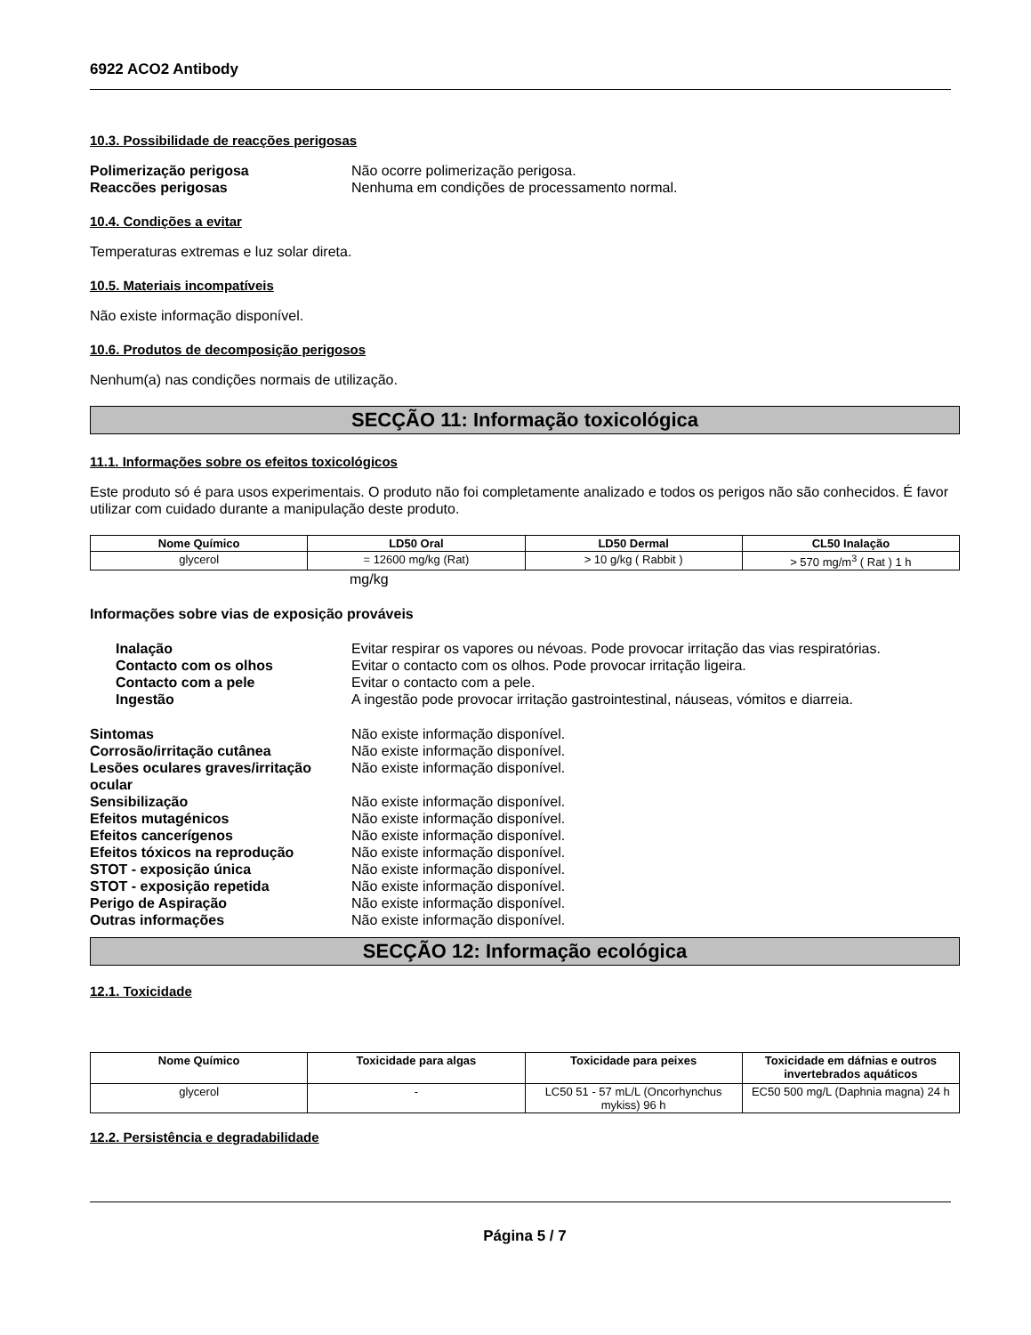6922 ACO2 Antibody
10.3. Possibilidade de reacções perigosas
Polimerização perigosa Não ocorre polimerização perigosa. Reaccões perigosas Nenhuma em condições de processamento normal.
10.4. Condições a evitar
Temperaturas extremas e luz solar direta.
10.5. Materiais incompatíveis
Não existe informação disponível.
10.6. Produtos de decomposição perigosos
Nenhum(a) nas condições normais de utilização.
SECÇÃO 11: Informação toxicológica
11.1. Informações sobre os efeitos toxicológicos
Este produto só é para usos experimentais. O produto não foi completamente analizado e todos os perigos não são conhecidos. É favor utilizar com cuidado durante a manipulação deste produto.
| Nome Químico | LD50 Oral | LD50 Dermal | CL50 Inalação |
| --- | --- | --- | --- |
| glycerol | = 12600 mg/kg (Rat) | > 10 g/kg ( Rabbit ) | > 570 mg/m<sup>3</sup> ( Rat ) 1 h |
mg/kg
Informações sobre vias de exposição prováveis
Inalação Evitar respirar os vapores ou névoas. Pode provocar irritação das vias respiratórias. Contacto com os olhos Evitar o contacto com os olhos. Pode provocar irritação ligeira. Contacto com a pele Evitar o contacto com a pele. Ingestão A ingestão pode provocar irritação gastrointestinal, náuseas, vómitos e diarreia.
Sintomas Não existe informação disponível. Corrosão/irritação cutânea Não existe informação disponível. Lesões oculares graves/irritação ocular Não existe informação disponível. Sensibilização Não existe informação disponível. Efeitos mutagénicos Não existe informação disponível. Efeitos cancerígenos Não existe informação disponível. Efeitos tóxicos na reprodução Não existe informação disponível. STOT - exposição única Não existe informação disponível. STOT - exposição repetida Não existe informação disponível. Perigo de Aspiração Não existe informação disponível. Outras informações Não existe informação disponível.
SECÇÃO 12: Informação ecológica
12.1. Toxicidade
| Nome Químico | Toxicidade para algas | Toxicidade para peixes | Toxicidade em dáfnias e outros invertebrados aquáticos |
| --- | --- | --- | --- |
| glycerol | - | LC50 51 - 57 mL/L (Oncorhynchus mykiss) 96 h | EC50 500 mg/L (Daphnia magna) 24 h |
12.2. Persistência e degradabilidade
Página 5 / 7